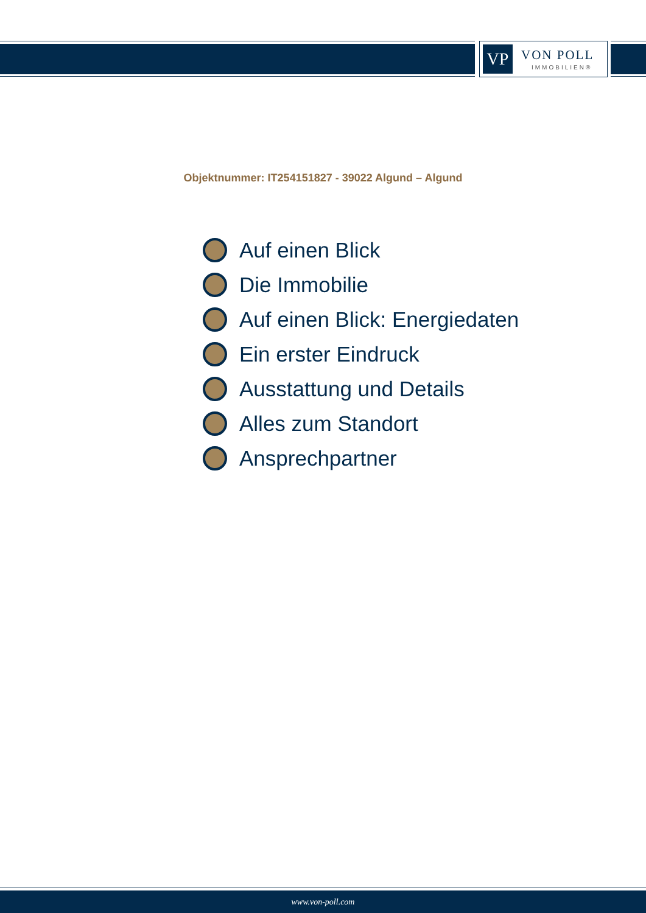VP VON POLL
IMMOBILIEN®
Objektnummer: IT254151827 - 39022 Algund – Algund
Auf einen Blick
Die Immobilie
Auf einen Blick: Energiedaten
Ein erster Eindruck
Ausstattung und Details
Alles zum Standort
Ansprechpartner
www.von-poll.com